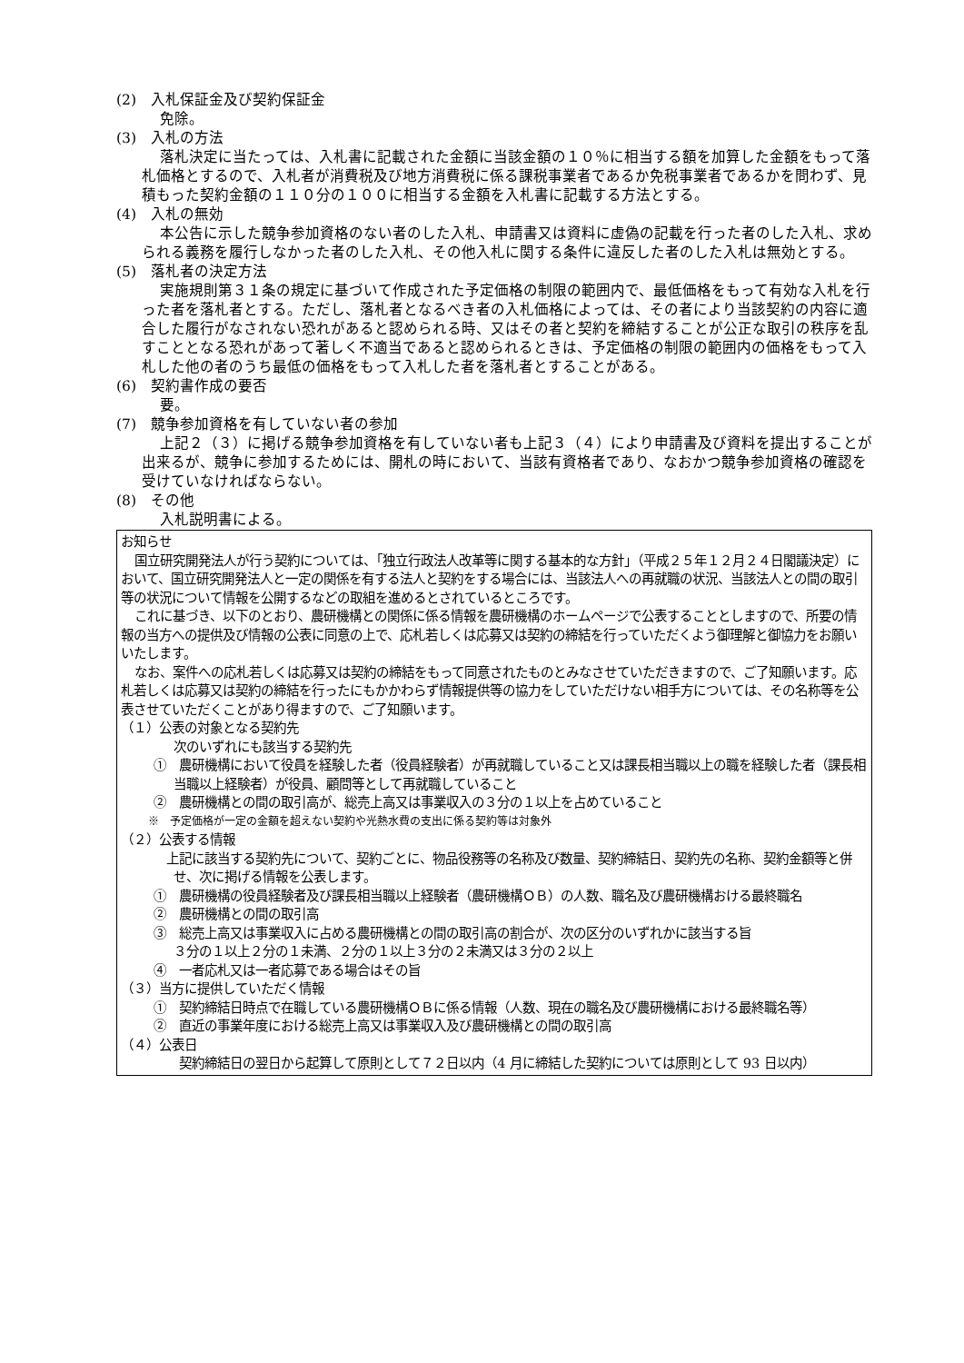(2)　入札保証金及び契約保証金
免除。
(3)　入札の方法
落札決定に当たっては、入札書に記載された金額に当該金額の１０％に相当する額を加算した金額をもって落札価格とするので、入札者が消費税及び地方消費税に係る課税事業者であるか免税事業者であるかを問わず、見積もった契約金額の１１０分の１００に相当する金額を入札書に記載する方法とする。
(4)　入札の無効
本公告に示した競争参加資格のない者のした入札、申請書又は資料に虚偽の記載を行った者のした入札、求められる義務を履行しなかった者のした入札、その他入札に関する条件に違反した者のした入札は無効とする。
(5)　落札者の決定方法
実施規則第３１条の規定に基づいて作成された予定価格の制限の範囲内で、最低価格をもって有効な入札を行った者を落札者とする。ただし、落札者となるべき者の入札価格によっては、その者により当該契約の内容に適合した履行がなされない恐れがあると認められる時、又はその者と契約を締結することが公正な取引の秩序を乱すこととなる恐れがあって著しく不適当であると認められるときは、予定価格の制限の範囲内の価格をもって入札した他の者のうち最低の価格をもって入札した者を落札者とすることがある。
(6)　契約書作成の要否
要。
(7)　競争参加資格を有していない者の参加
上記２（３）に掲げる競争参加資格を有していない者も上記３（４）により申請書及び資料を提出することが出来るが、競争に参加するためには、開札の時において、当該有資格者であり、なおかつ競争参加資格の確認を受けていなければならない。
(8)　その他
入札説明書による。
お知らせ
国立研究開発法人が行う契約については、「独立行政法人改革等に関する基本的な方針」（平成２５年１２月２４日閣議決定）において、国立研究開発法人と一定の関係を有する法人と契約をする場合には、当該法人への再就職の状況、当該法人との間の取引等の状況について情報を公開するなどの取組を進めるとされているところです。
これに基づき、以下のとおり、農研機構との関係に係る情報を農研機構のホームページで公表することとしますので、所要の情報の当方への提供及び情報の公表に同意の上で、応札若しくは応募又は契約の締結を行っていただくよう御理解と御協力をお願いいたします。
なお、案件への応札若しくは応募又は契約の締結をもって同意されたものとみなさせていただきますので、ご了知願います。応札若しくは応募又は契約の締結を行ったにもかかわらず情報提供等の協力をしていただけない相手方については、その名称等を公表させていただくことがあり得ますので、ご了知願います。
（１）公表の対象となる契約先
次のいずれにも該当する契約先
①　農研機構において役員を経験した者（役員経験者）が再就職していること又は課長相当職以上の職を経験した者（課長相当職以上経験者）が役員、顧問等として再就職していること
②　農研機構との間の取引高が、総売上高又は事業収入の３分の１以上を占めていること
※　予定価格が一定の金額を超えない契約や光熱水費の支出に係る契約等は対象外
（２）公表する情報
　上記に該当する契約先について、契約ごとに、物品役務等の名称及び数量、契約締結日、契約先の名称、契約金額等と併せ、次に掲げる情報を公表します。
①　農研機構の役員経験者及び課長相当職以上経験者（農研機構ＯＢ）の人数、職名及び農研機構おける最終職名
②　農研機構との間の取引高
③　総売上高又は事業収入に占める農研機構との間の取引高の割合が、次の区分のいずれかに該当する旨
３分の１以上２分の１未満、２分の１以上３分の２未満又は３分の２以上
④　一者応札又は一者応募である場合はその旨
（３）当方に提供していただく情報
①　契約締結日時点で在職している農研機構ＯＢに係る情報（人数、現在の職名及び農研機構における最終職名等）
②　直近の事業年度における総売上高又は事業収入及び農研機構との間の取引高
（４）公表日
　　契約締結日の翌日から起算して原則として７２日以内（4 月に締結した契約については原則として 93 日以内）